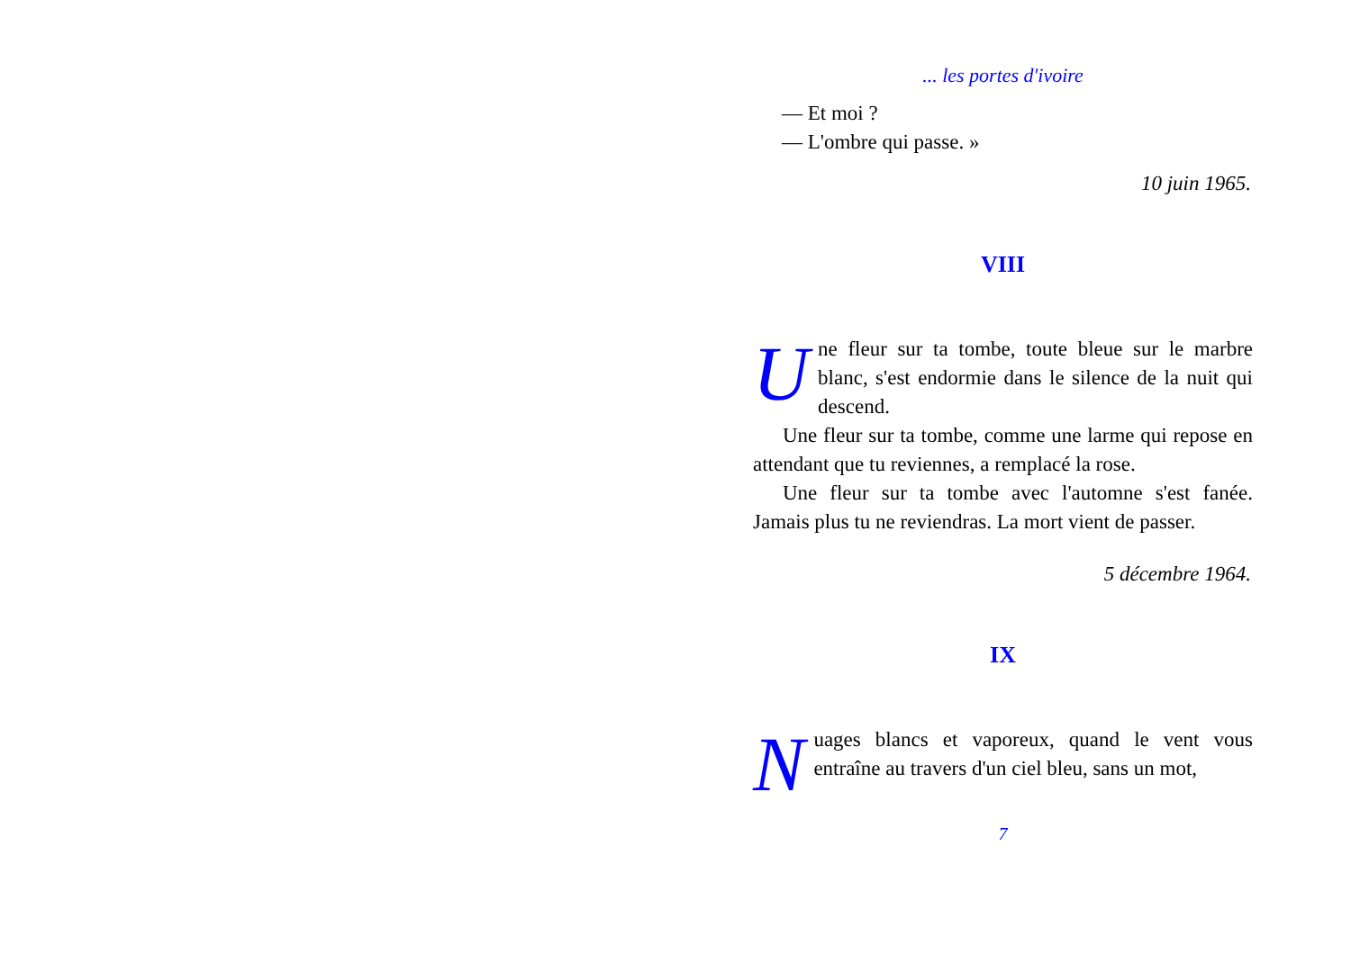... les portes d'ivoire
— Et moi ?
— L'ombre qui passe. »
10 juin 1965.
VIII
Une fleur sur ta tombe, toute bleue sur le marbre blanc, s'est endormie dans le silence de la nuit qui descend.
Une fleur sur ta tombe, comme une larme qui repose en attendant que tu reviennes, a remplacé la rose.
Une fleur sur ta tombe avec l'automne s'est fanée. Jamais plus tu ne reviendras. La mort vient de passer.
5 décembre 1964.
IX
Nuages blancs et vaporeux, quand le vent vous entraîne au travers d'un ciel bleu, sans un mot,
7